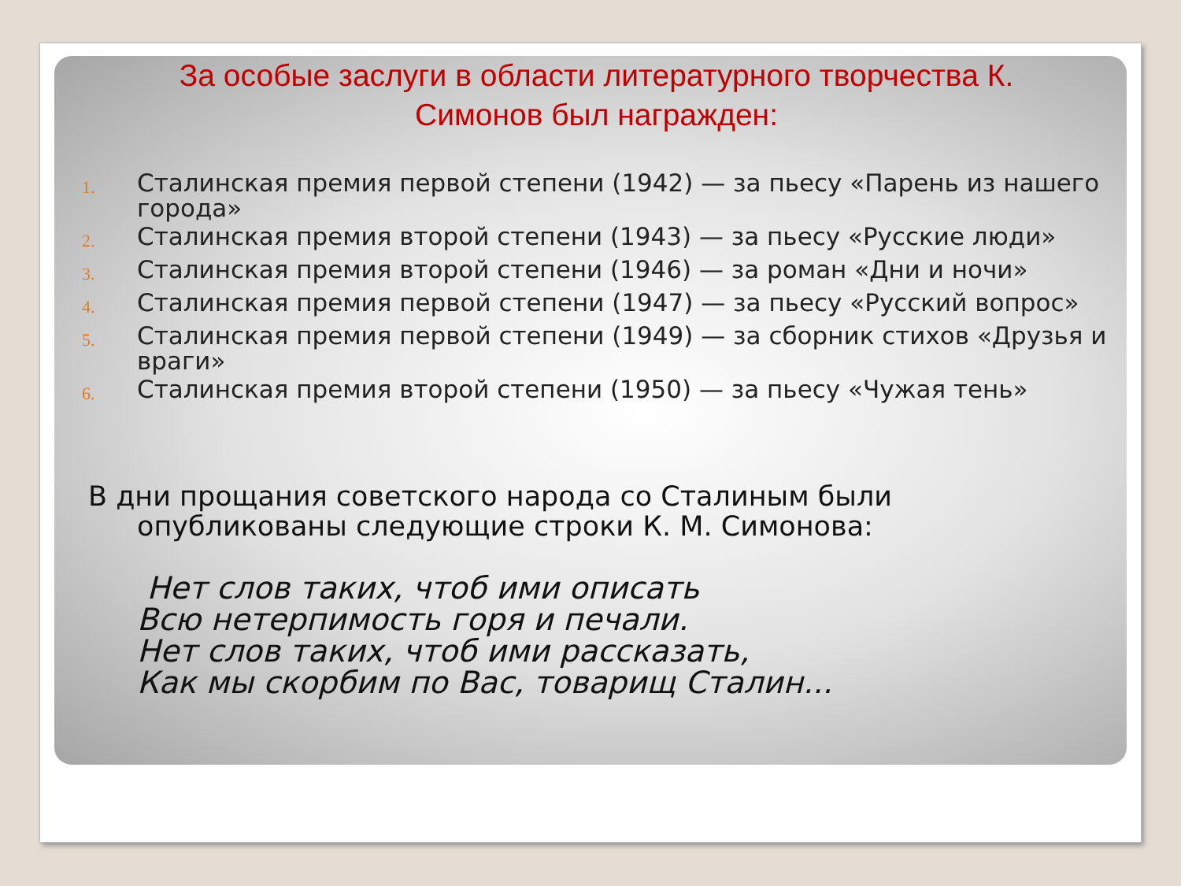За особые заслуги в области литературного творчества К.
Симонов был награжден:
1. Сталинская премия первой степени (1942) — за пьесу «Парень из нашего города»
2. Сталинская премия второй степени (1943) — за пьесу «Русские люди»
3. Сталинская премия второй степени (1946) — за роман «Дни и ночи»
4. Сталинская премия первой степени (1947) — за пьесу «Русский вопрос»
5. Сталинская премия первой степени (1949) — за сборник стихов «Друзья и враги»
6. Сталинская премия второй степени (1950) — за пьесу «Чужая тень»
В дни прощания советского народа со Сталиным были опубликованы следующие строки К. М. Симонова:
Нет слов таких, чтоб ими описать
Всю нетерпимость горя и печали.
Нет слов таких, чтоб ими рассказать,
Как мы скорбим по Вас, товарищ Сталин...